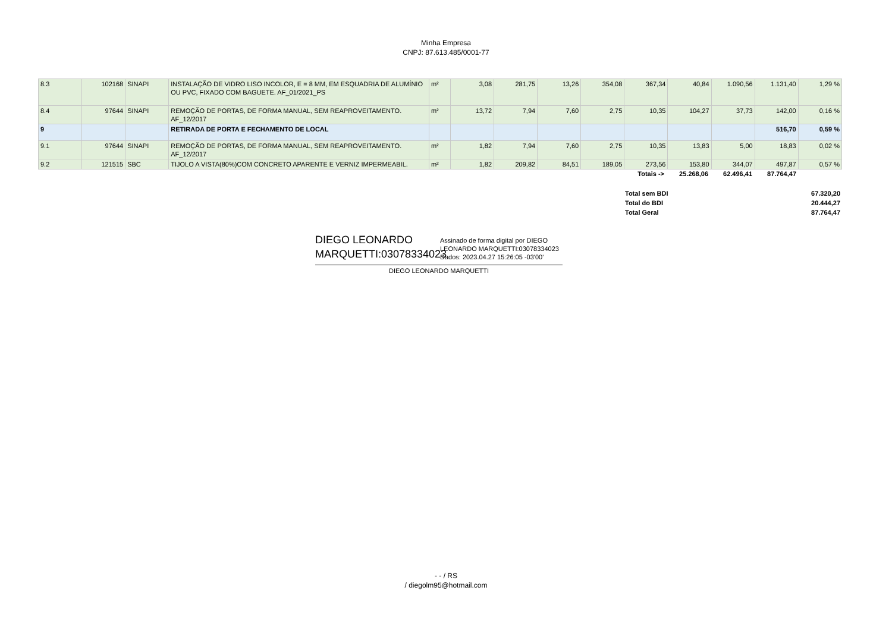Minha Empresa
CNPJ: 87.613.485/0001-77
| 8.3 | 102168 | SINAPI | INSTALAÇÃO DE VIDRO LISO INCOLOR, E = 8 MM, EM ESQUADRIA DE ALUMÍNIO OU PVC, FIXADO COM BAGUETE. AF_01/2021_PS | m² | 3,08 | 281,75 | 13,26 | 354,08 | 367,34 | 40,84 | 1.090,56 | 1.131,40 | 1,29 % |
| 8.4 | 97644 | SINAPI | REMOÇÃO DE PORTAS, DE FORMA MANUAL, SEM REAPROVEITAMENTO. AF_12/2017 | m² | 13,72 | 7,94 | 7,60 | 2,75 | 10,35 | 104,27 | 37,73 | 142,00 | 0,16 % |
| 9 | | | RETIRADA DE PORTA E FECHAMENTO DE LOCAL | | | | | | | | | 516,70 | 0,59 % |
| 9.1 | 97644 | SINAPI | REMOÇÃO DE PORTAS, DE FORMA MANUAL, SEM REAPROVEITAMENTO. AF_12/2017 | m² | 1,82 | 7,94 | 7,60 | 2,75 | 10,35 | 13,83 | 5,00 | 18,83 | 0,02 % |
| 9.2 | 121515 | SBC | TIJOLO A VISTA(80%)COM CONCRETO APARENTE E VERNIZ IMPERMEABIL. | m² | 1,82 | 209,82 | 84,51 | 189,05 | 273,56 | 153,80 | 344,07 | 497,87 | 0,57 % |
| Totais -> | 25.268,06 | 62.496,41 | 87.764,47 | |
| Total sem BDI | 67.320,20 |
| Total do BDI | 20.444,27 |
| Total Geral | 87.764,47 |
DIEGO LEONARDO MARQUETTI:03078334023
Assinado de forma digital por DIEGO LEONARDO MARQUETTI:03078334023
Dados: 2023.04.27 15:26:05 -03'00'
DIEGO LEONARDO MARQUETTI
- - / RS
/ diegolm95@hotmail.com